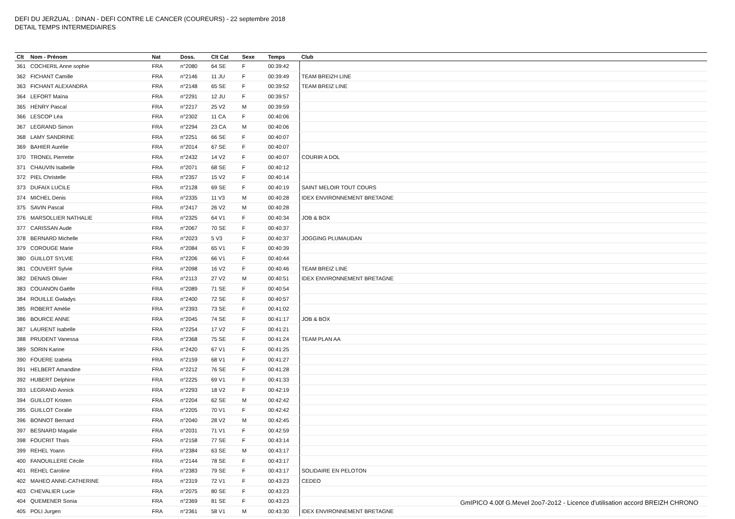DEFI DU JERZUAL : DINAN - DEFI CONTRE LE CANCER (COUREURS) - 22 septembre 2018
DETAIL TEMPS INTERMEDIAIRES
| Clt | Nom - Prénom | Nat | Doss. | Clt Cat | Sexe | Temps | Club |
| --- | --- | --- | --- | --- | --- | --- | --- |
| 361 | COCHERIL Anne sophie | FRA | n°2080 | 64 SE | F | 00:39:42 | |
| 362 | FICHANT Camille | FRA | n°2146 | 11 JU | F | 00:39:49 | TEAM BREIZH LINE |
| 363 | FICHANT ALEXANDRA | FRA | n°2148 | 65 SE | F | 00:39:52 | TEAM BREIZ LINE |
| 364 | LEFORT Maïna | FRA | n°2291 | 12 JU | F | 00:39:57 | |
| 365 | HENRY Pascal | FRA | n°2217 | 25 V2 | M | 00:39:59 | |
| 366 | LESCOP Léa | FRA | n°2302 | 11 CA | F | 00:40:06 | |
| 367 | LEGRAND Simon | FRA | n°2294 | 23 CA | M | 00:40:06 | |
| 368 | LAMY SANDRINE | FRA | n°2251 | 66 SE | F | 00:40:07 | |
| 369 | BAHIER Aurélie | FRA | n°2014 | 67 SE | F | 00:40:07 | |
| 370 | TRONEL Pierrette | FRA | n°2432 | 14 V2 | F | 00:40:07 | COURIR A DOL |
| 371 | CHAUVIN Isabelle | FRA | n°2071 | 68 SE | F | 00:40:12 | |
| 372 | PIEL Christelle | FRA | n°2357 | 15 V2 | F | 00:40:14 | |
| 373 | DUFAIX LUCILE | FRA | n°2128 | 69 SE | F | 00:40:19 | SAINT MELOIR TOUT COURS |
| 374 | MICHEL Denis | FRA | n°2335 | 11 V3 | M | 00:40:28 | IDEX ENVIRONNEMENT BRETAGNE |
| 375 | SAVIN Pascal | FRA | n°2417 | 26 V2 | M | 00:40:28 | |
| 376 | MARSOLLIER NATHALIE | FRA | n°2325 | 64 V1 | F | 00:40:34 | JOB & BOX |
| 377 | CARISSAN Aude | FRA | n°2067 | 70 SE | F | 00:40:37 | |
| 378 | BERNARD Michelle | FRA | n°2023 | 5 V3 | F | 00:40:37 | JOGGING PLUMAUDAN |
| 379 | COROUGE Marie | FRA | n°2084 | 65 V1 | F | 00:40:39 | |
| 380 | GUILLOT SYLVIE | FRA | n°2206 | 66 V1 | F | 00:40:44 | |
| 381 | COUVERT Sylvie | FRA | n°2098 | 16 V2 | F | 00:40:46 | TEAM BREIZ LINE |
| 382 | DENAIS Olivier | FRA | n°2113 | 27 V2 | M | 00:40:51 | IDEX ENVIRONNEMENT BRETAGNE |
| 383 | COUANON Gaëlle | FRA | n°2089 | 71 SE | F | 00:40:54 | |
| 384 | ROUILLE Gwladys | FRA | n°2400 | 72 SE | F | 00:40:57 | |
| 385 | ROBERT Amélie | FRA | n°2393 | 73 SE | F | 00:41:02 | |
| 386 | BOURCE ANNE | FRA | n°2045 | 74 SE | F | 00:41:17 | JOB & BOX |
| 387 | LAURENT Isabelle | FRA | n°2254 | 17 V2 | F | 00:41:21 | |
| 388 | PRUDENT Vanessa | FRA | n°2368 | 75 SE | F | 00:41:24 | TEAM PLAN AA |
| 389 | SORIN Karine | FRA | n°2420 | 67 V1 | F | 00:41:25 | |
| 390 | FOUERE Izabela | FRA | n°2159 | 68 V1 | F | 00:41:27 | |
| 391 | HELBERT Amandine | FRA | n°2212 | 76 SE | F | 00:41:28 | |
| 392 | HUBERT Delphine | FRA | n°2225 | 69 V1 | F | 00:41:33 | |
| 393 | LEGRAND Annick | FRA | n°2293 | 18 V2 | F | 00:42:19 | |
| 394 | GUILLOT Kristen | FRA | n°2204 | 62 SE | M | 00:42:42 | |
| 395 | GUILLOT Coralie | FRA | n°2205 | 70 V1 | F | 00:42:42 | |
| 396 | BONNOT Bernard | FRA | n°2040 | 28 V2 | M | 00:42:45 | |
| 397 | BESNARD Magalie | FRA | n°2031 | 71 V1 | F | 00:42:59 | |
| 398 | FOUCRIT Thaïs | FRA | n°2158 | 77 SE | F | 00:43:14 | |
| 399 | REHEL Yoann | FRA | n°2384 | 63 SE | M | 00:43:17 | |
| 400 | FANOUILLERE Cécile | FRA | n°2144 | 78 SE | F | 00:43:17 | |
| 401 | REHEL Caroline | FRA | n°2383 | 79 SE | F | 00:43:17 | SOLIDAIRE EN PELOTON |
| 402 | MAHEO ANNE-CATHERINE | FRA | n°2319 | 72 V1 | F | 00:43:23 | CEDEO |
| 403 | CHEVALIER Lucie | FRA | n°2075 | 80 SE | F | 00:43:23 | |
| 404 | QUEMENER Sonia | FRA | n°2369 | 81 SE | F | 00:43:23 | |
| 405 | POLI Jurgen | FRA | n°2361 | 58 V1 | M | 00:43:30 | IDEX ENVIRONNEMENT BRETAGNE |
GmIPICO 4.00f G.Mevel 2oo7-2o12 - Licence d'utilisation accord BREIZH CHRONO